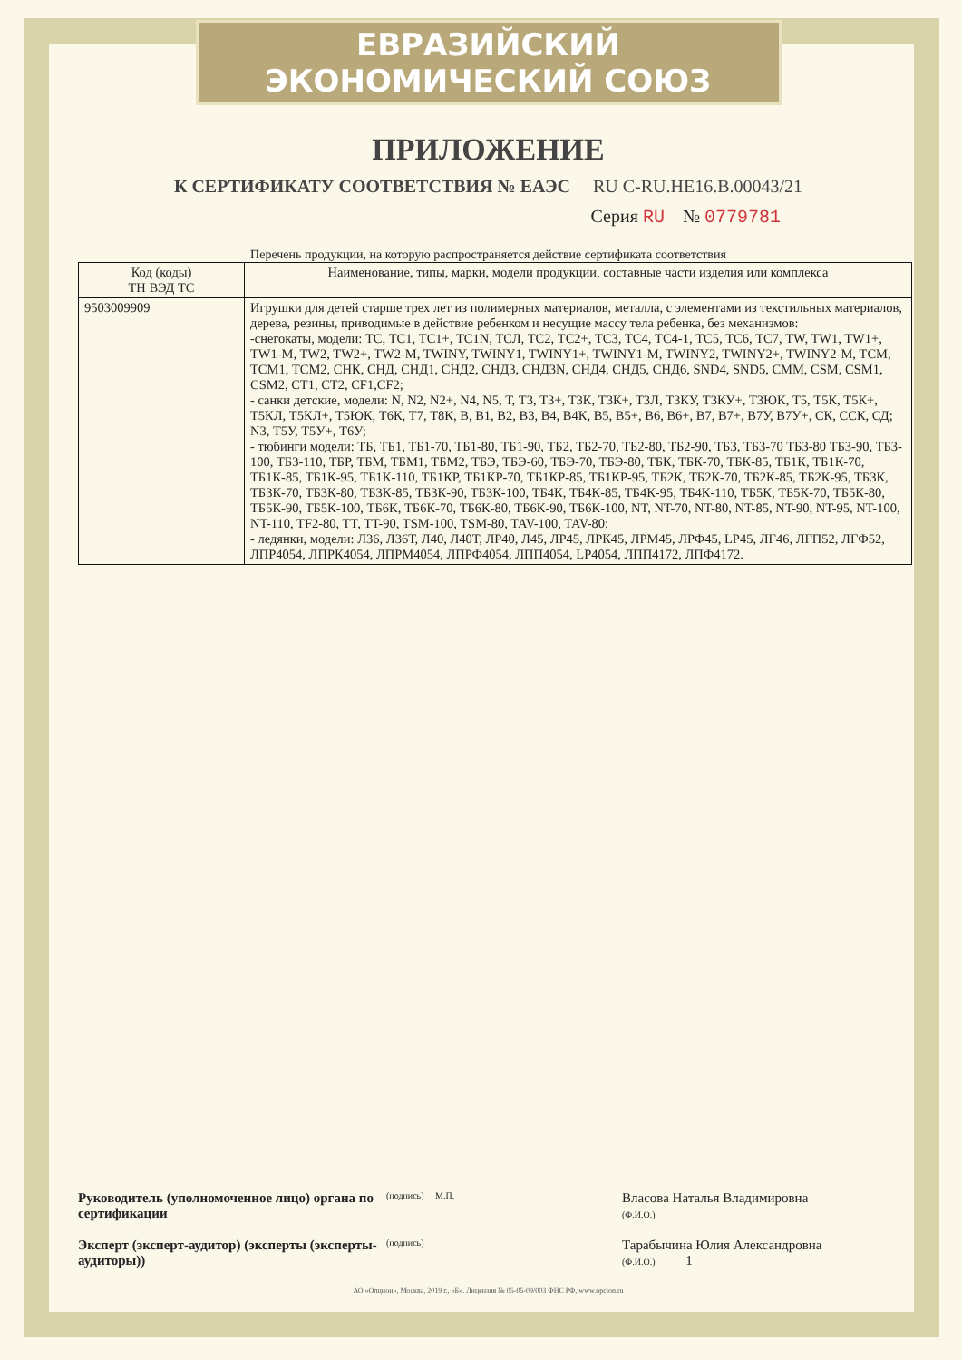ЕВРАЗИЙСКИЙ ЭКОНОМИЧЕСКИЙ СОЮЗ
ПРИЛОЖЕНИЕ
К СЕРТИФИКАТУ СООТВЕТСТВИЯ № ЕАЭС RU C-RU.HE16.B.00043/21
Серия RU № 0779781
Перечень продукции, на которую распространяется действие сертификата соответствия
| Код (коды) ТН ВЭД ТС | Наименование, типы, марки, модели продукции, составные части изделия или комплекса |
| --- | --- |
| 9503009909 | Игрушки для детей старше трех лет из полимерных материалов, металла, с элементами из текстильных материалов, дерева, резины, приводимые в действие ребенком и несущие массу тела ребенка, без механизмов: -снегокаты, модели: ТС, ТС1, ТС1+, ТС1N, ТСЛ, ТС2, ТС2+, ТС3, ТС4, ТС4-1, ТС5, ТС6, ТС7, TW, TW1, TW1+, TW1-M, TW2, TW2+, TW2-M, TWINY, TWINY1, TWINY1+, TWINY1-M, TWINY2, TWINY2+, TWINY2-M, ТСМ, ТСМ1, ТСМ2, СНК, СНД, СНД1, СНД2, СНД3, СНД3N, СНД4, СНД5, СНД6, SND4, SND5, CMM, CSM, CSM1, CSM2, CT1, CT2, CF1,CF2; - санки детские, модели: N, N2, N2+, N4, N5, Т, Т3, Т3+, Т3К, Т3К+, Т3Л, Т3КУ, Т3КУ+, Т3ЮК, Т5, Т5К, Т5К+, Т5КЛ, Т5КЛ+, Т5ЮК, Т6К, Т7, Т8К, В, В1, В2, В3, В4, В4К, В5, В5+, В6, В6+, В7, В7+, В7У, В7У+, СК, ССК, СД; N3, Т5У, Т5У+, Т6У; - тюбинги модели: ТБ, ТБ1, ТБ1-70, ТБ1-80, ТБ1-90, ТБ2, ТБ2-70, ТБ2-80, ТБ2-90, ТБ3, ТБ3-70 ТБ3-80 ТБ3-90, ТБ3-100, ТБ3-110, ТБР, ТБМ, ТБМ1, ТБМ2, ТБЭ, ТБЭ-60, ТБЭ-70, ТБЭ-80, ТБК, ТБК-70, ТБК-85, ТБ1К, ТБ1К-70, ТБ1К-85, ТБ1К-95, ТБ1К-110, ТБ1КР, ТБ1КР-70, ТБ1КР-85, ТБ1КР-95, ТБ2К, ТБ2К-70, ТБ2К-85, ТБ2К-95, ТБ3К, ТБ3К-70, ТБ3К-80, ТБ3К-85, ТБ3К-90, ТБ3К-100, ТБ4К, ТБ4К-85, ТБ4К-95, ТБ4К-110, ТБ5К, ТБ5К-70, ТБ5К-80, ТБ5К-90, ТБ5К-100, ТБ6К, ТБ6К-70, ТБ6К-80, ТБ6К-90, ТБ6К-100, NT, NT-70, NT-80, NT-85, NT-90, NT-95, NT-100, NT-110, TF2-80, TT, TT-90, TSM-100, TSM-80, TAV-100, TAV-80; - ледянки, модели: Л36, Л36Т, Л40, Л40Т, ЛР40, Л45, ЛР45, ЛРК45, ЛРМ45, ЛРФ45, LP45, ЛГ46, ЛГП52, ЛГФ52, ЛПР4054, ЛПРК4054, ЛПРМ4054, ЛПРФ4054, ЛПП4054, LP4054, ЛПП4172, ЛПФ4172. |
Руководитель (уполномоченное лицо) органа по сертификации
(подпись) М.П.
Власова Наталья Владимировна
(Ф.И.О.)
Эксперт (эксперт-аудитор) (эксперты (эксперты-аудиторы))
(подпись)
Тарабычина Юлия Александровна
(Ф.И.О.) 1
АО «Опцион», Москва, 2019 г., «Б». Лицензия № 05-05-09/003 ФНС РФ, www.opcion.ru